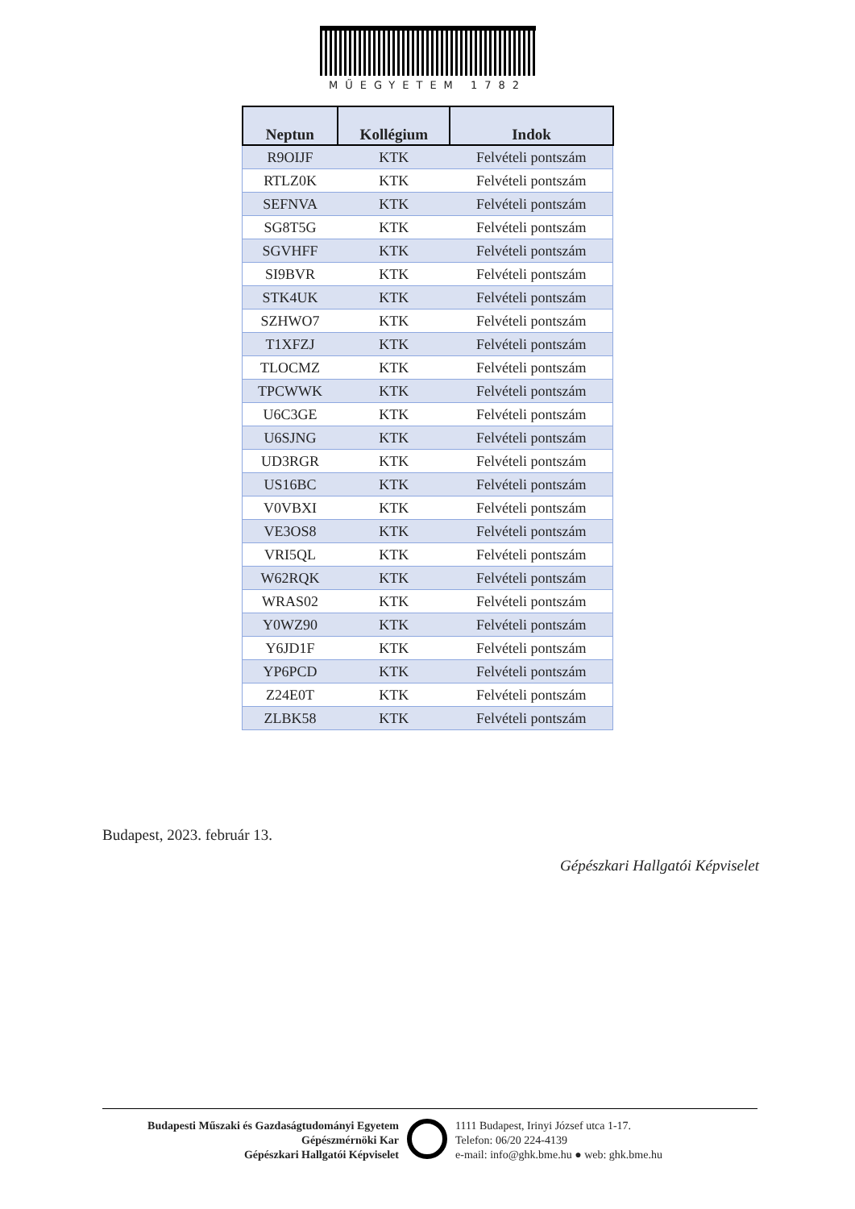MŰEGYETEM 1782
| Neptun | Kollégium | Indok |
| --- | --- | --- |
| R9OIJF | KTK | Felvételi pontszám |
| RTLZ0K | KTK | Felvételi pontszám |
| SEFNVA | KTK | Felvételi pontszám |
| SG8T5G | KTK | Felvételi pontszám |
| SGVHFF | KTK | Felvételi pontszám |
| SI9BVR | KTK | Felvételi pontszám |
| STK4UK | KTK | Felvételi pontszám |
| SZHWO7 | KTK | Felvételi pontszám |
| T1XFZJ | KTK | Felvételi pontszám |
| TLOCMZ | KTK | Felvételi pontszám |
| TPCWWK | KTK | Felvételi pontszám |
| U6C3GE | KTK | Felvételi pontszám |
| U6SJNG | KTK | Felvételi pontszám |
| UD3RGR | KTK | Felvételi pontszám |
| US16BC | KTK | Felvételi pontszám |
| V0VBXI | KTK | Felvételi pontszám |
| VE3OS8 | KTK | Felvételi pontszám |
| VRI5QL | KTK | Felvételi pontszám |
| W62RQK | KTK | Felvételi pontszám |
| WRAS02 | KTK | Felvételi pontszám |
| Y0WZ90 | KTK | Felvételi pontszám |
| Y6JD1F | KTK | Felvételi pontszám |
| YP6PCD | KTK | Felvételi pontszám |
| Z24E0T | KTK | Felvételi pontszám |
| ZLBK58 | KTK | Felvételi pontszám |
Budapest, 2023. február 13.
Gépészkari Hallgatói Képviselet
Budapesti Műszaki és Gazdaságtudományi Egyetem
Gépészmérnöki Kar
Gépészkari Hallgatói Képviselet
1111 Budapest, Irinyi József utca 1-17.
Telefon: 06/20 224-4139
e-mail: info@ghk.bme.hu ● web: ghk.bme.hu